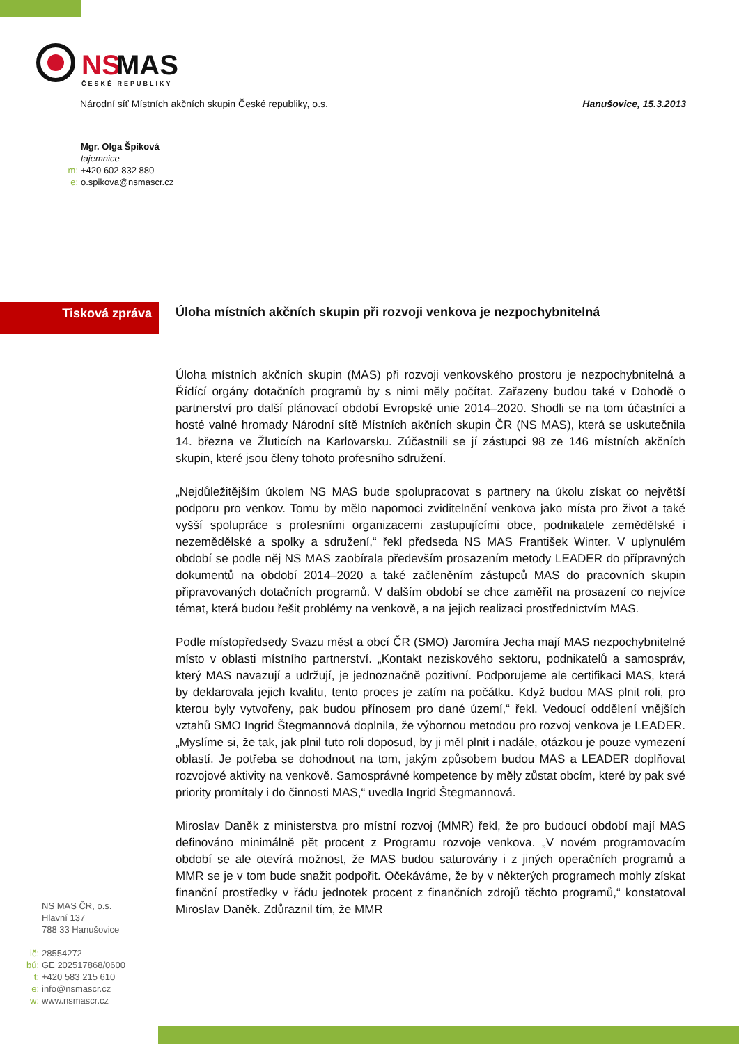NS
MAS
ČESKÉ REPUBLIKY
Národní síť Místních akčních skupin České republiky, o.s. Hanušovice, 15.3.2013
Mgr. Olga Špiková
tajemnice
m: +420 602 832 880
e: o.spikova@nsmascr.cz
Tisková zpráva
Úloha místních akčních skupin při rozvoji venkova je nezpochybnitelná
Úloha místních akčních skupin (MAS) při rozvoji venkovského prostoru je nezpochybnitelná a Řídící orgány dotačních programů by s nimi měly počítat. Zařazeny budou také v Dohodě o partnerství pro další plánovací období Evropské unie 2014–2020. Shodli se na tom účastníci a hosté valné hromady Národní sítě Místních akčních skupin ČR (NS MAS), která se uskutečnila 14. března ve Žluticích na Karlovarsku. Zúčastnili se jí zástupci 98 ze 146 místních akčních skupin, které jsou členy tohoto profesního sdružení.
„Nejdůležitějším úkolem NS MAS bude spolupracovat s partnery na úkolu získat co největší podporu pro venkov. Tomu by mělo napomoci zviditelnění venkova jako místa pro život a také vyšší spolupráce s profesními organizacemi zastupujícími obce, podnikatele zemědělské i nezemědělské a spolky a sdružení,“ řekl předseda NS MAS František Winter. V uplynulém období se podle něj NS MAS zaobírala především prosazením metody LEADER do přípravných dokumentů na období 2014–2020 a také začleněním zástupců MAS do pracovních skupin připravovaných dotačních programů. V dalším období se chce zaměřit na prosazení co nejvíce témat, která budou řešit problémy na venkově, a na jejich realizaci prostřednictvím MAS.
Podle místopředsedy Svazu měst a obcí ČR (SMO) Jaromíra Jecha mají MAS nezpochybnitelné místo v oblasti místního partnerství. „Kontakt neziskového sektoru, podnikatelů a samospráv, který MAS navazují a udržují, je jednoznačně pozitivní. Podporujeme ale certifikaci MAS, která by deklarovala jejich kvalitu, tento proces je zatím na počátku. Když budou MAS plnit roli, pro kterou byly vytvořeny, pak budou přínosem pro dané území,“ řekl. Vedoucí oddělení vnějších vztahů SMO Ingrid Štegmannová doplnila, že výbornou metodou pro rozvoj venkova je LEADER. „Myslíme si, že tak, jak plnil tuto roli doposud, by ji měl plnit i nadále, otázkou je pouze vymezení oblastí. Je potřeba se dohodnout na tom, jakým způsobem budou MAS a LEADER doplňovat rozvojové aktivity na venkově. Samosprávné kompetence by měly zůstat obcím, které by pak své priority promítaly i do činnosti MAS,“ uvedla Ingrid Štegmannová.
Miroslav Daněk z ministerstva pro místní rozvoj (MMR) řekl, že pro budoucí období mají MAS definováno minimálně pět procent z Programu rozvoje venkova. „V novém programovacím období se ale otevírá možnost, že MAS budou saturovány i z jiných operačních programů a MMR se je v tom bude snažit podpořit. Očekáváme, že by v některých programech mohly získat finanční prostředky v řádu jednotek procent z finančních zdrojů těchto programů,“ konstatoval Miroslav Daněk. Zdůraznil tím, že MMR
NS MAS ČR, o.s.
Hlavní 137
788 33 Hanušovice
ič: 28554272
bú: GE 202517868/0600
t: +420 583 215 610
e: info@nsmascr.cz
w: www.nsmascr.cz